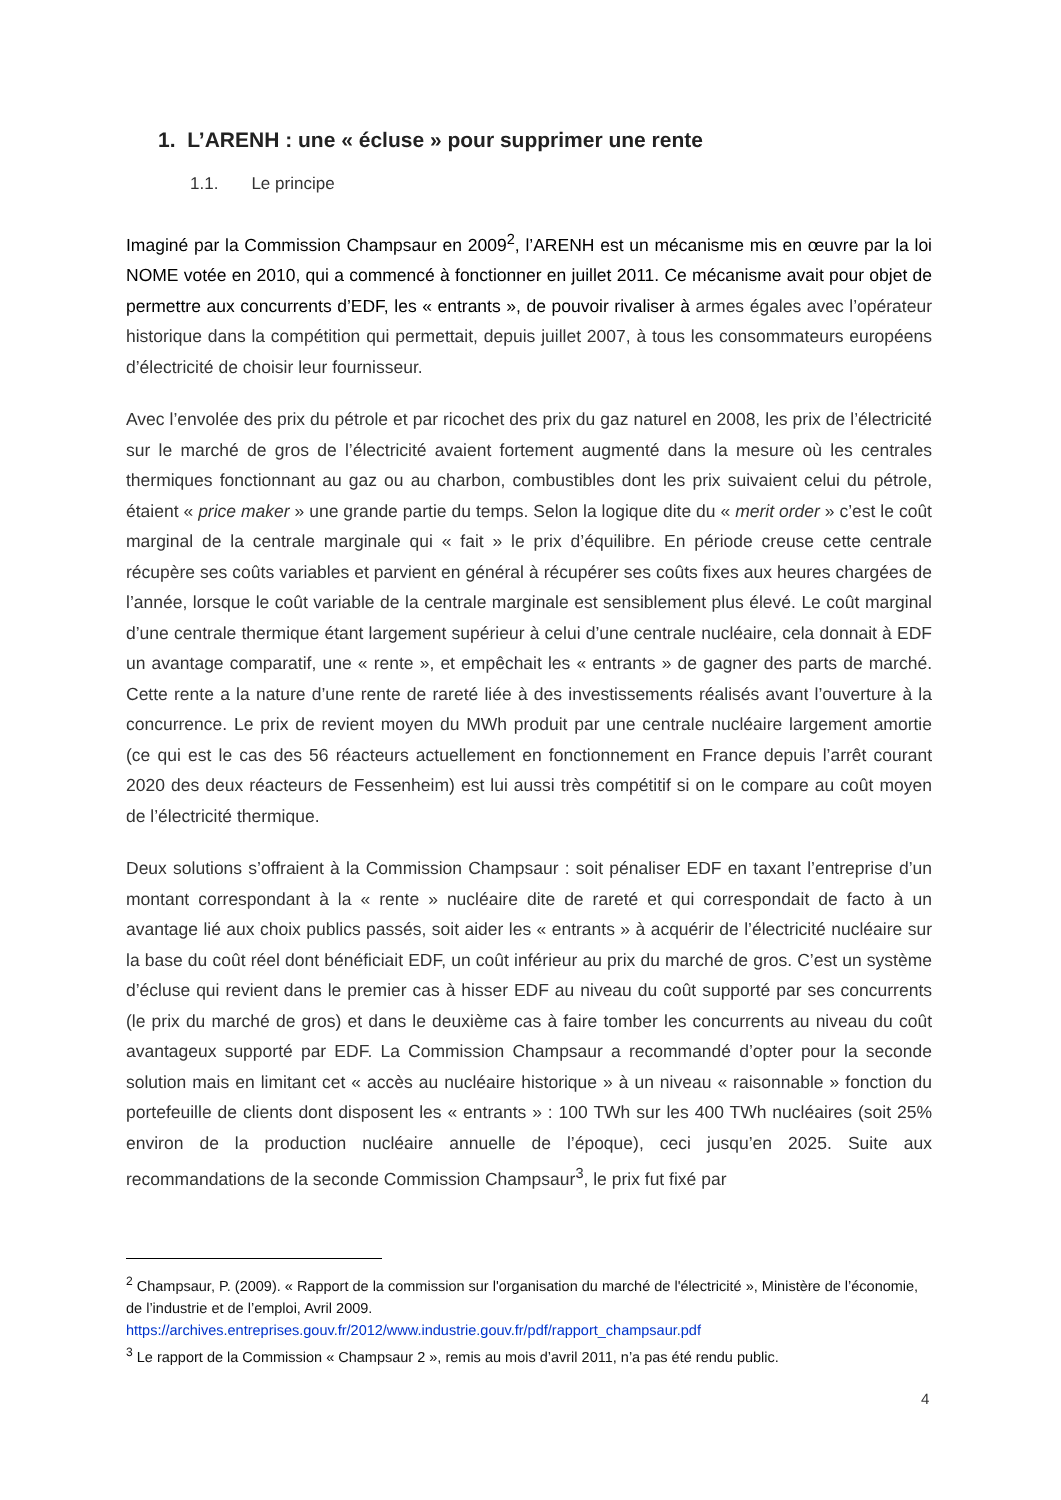1. L’ARENH : une « écluse » pour supprimer une rente
1.1. Le principe
Imaginé par la Commission Champsaur en 2009<sup>2</sup>, l’ARENH est un mécanisme mis en œuvre par la loi NOME votée en 2010, qui a commencé à fonctionner en juillet 2011. Ce mécanisme avait pour objet de permettre aux concurrents d’EDF, les « entrants », de pouvoir rivaliser à armes égales avec l’opérateur historique dans la compétition qui permettait, depuis juillet 2007, à tous les consommateurs européens d’électricité de choisir leur fournisseur.
Avec l’envolée des prix du pétrole et par ricochet des prix du gaz naturel en 2008, les prix de l’électricité sur le marché de gros de l’électricité avaient fortement augmenté dans la mesure où les centrales thermiques fonctionnant au gaz ou au charbon, combustibles dont les prix suivaient celui du pétrole, étaient « price maker » une grande partie du temps. Selon la logique dite du « merit order » c’est le coût marginal de la centrale marginale qui « fait » le prix d’équilibre. En période creuse cette centrale récupère ses coûts variables et parvient en général à récupérer ses coûts fixes aux heures chargées de l’année, lorsque le coût variable de la centrale marginale est sensiblement plus élevé. Le coût marginal d’une centrale thermique étant largement supérieur à celui d’une centrale nucléaire, cela donnait à EDF un avantage comparatif, une « rente », et empêchait les « entrants » de gagner des parts de marché. Cette rente a la nature d’une rente de rareté liée à des investissements réalisés avant l’ouverture à la concurrence. Le prix de revient moyen du MWh produit par une centrale nucléaire largement amortie (ce qui est le cas des 56 réacteurs actuellement en fonctionnement en France depuis l’arrêt courant 2020 des deux réacteurs de Fessenheim) est lui aussi très compétitif si on le compare au coût moyen de l’électricité thermique.
Deux solutions s’offraient à la Commission Champsaur : soit pénaliser EDF en taxant l’entreprise d’un montant correspondant à la « rente » nucléaire dite de rareté et qui correspondait de facto à un avantage lié aux choix publics passés, soit aider les « entrants » à acquérir de l’électricité nucléaire sur la base du coût réel dont bénéficiait EDF, un coût inférieur au prix du marché de gros. C’est un système d’écluse qui revient dans le premier cas à hisser EDF au niveau du coût supporté par ses concurrents (le prix du marché de gros) et dans le deuxième cas à faire tomber les concurrents au niveau du coût avantageux supporté par EDF. La Commission Champsaur a recommandé d’opter pour la seconde solution mais en limitant cet « accès au nucléaire historique » à un niveau « raisonnable » fonction du portefeuille de clients dont disposent les « entrants » : 100 TWh sur les 400 TWh nucléaires (soit 25% environ de la production nucléaire annuelle de l’époque), ceci jusqu’en 2025. Suite aux recommandations de la seconde Commission Champsaur<sup>3</sup>, le prix fut fixé par
<sup>2</sup> Champsaur, P. (2009). « Rapport de la commission sur l'organisation du marché de l'électricité », Ministère de l’économie, de l’industrie et de l’emploi, Avril 2009.
https://archives.entreprises.gouv.fr/2012/www.industrie.gouv.fr/pdf/rapport_champsaur.pdf
<sup>3</sup> Le rapport de la Commission « Champsaur 2 », remis au mois d’avril 2011, n’a pas été rendu public.
4